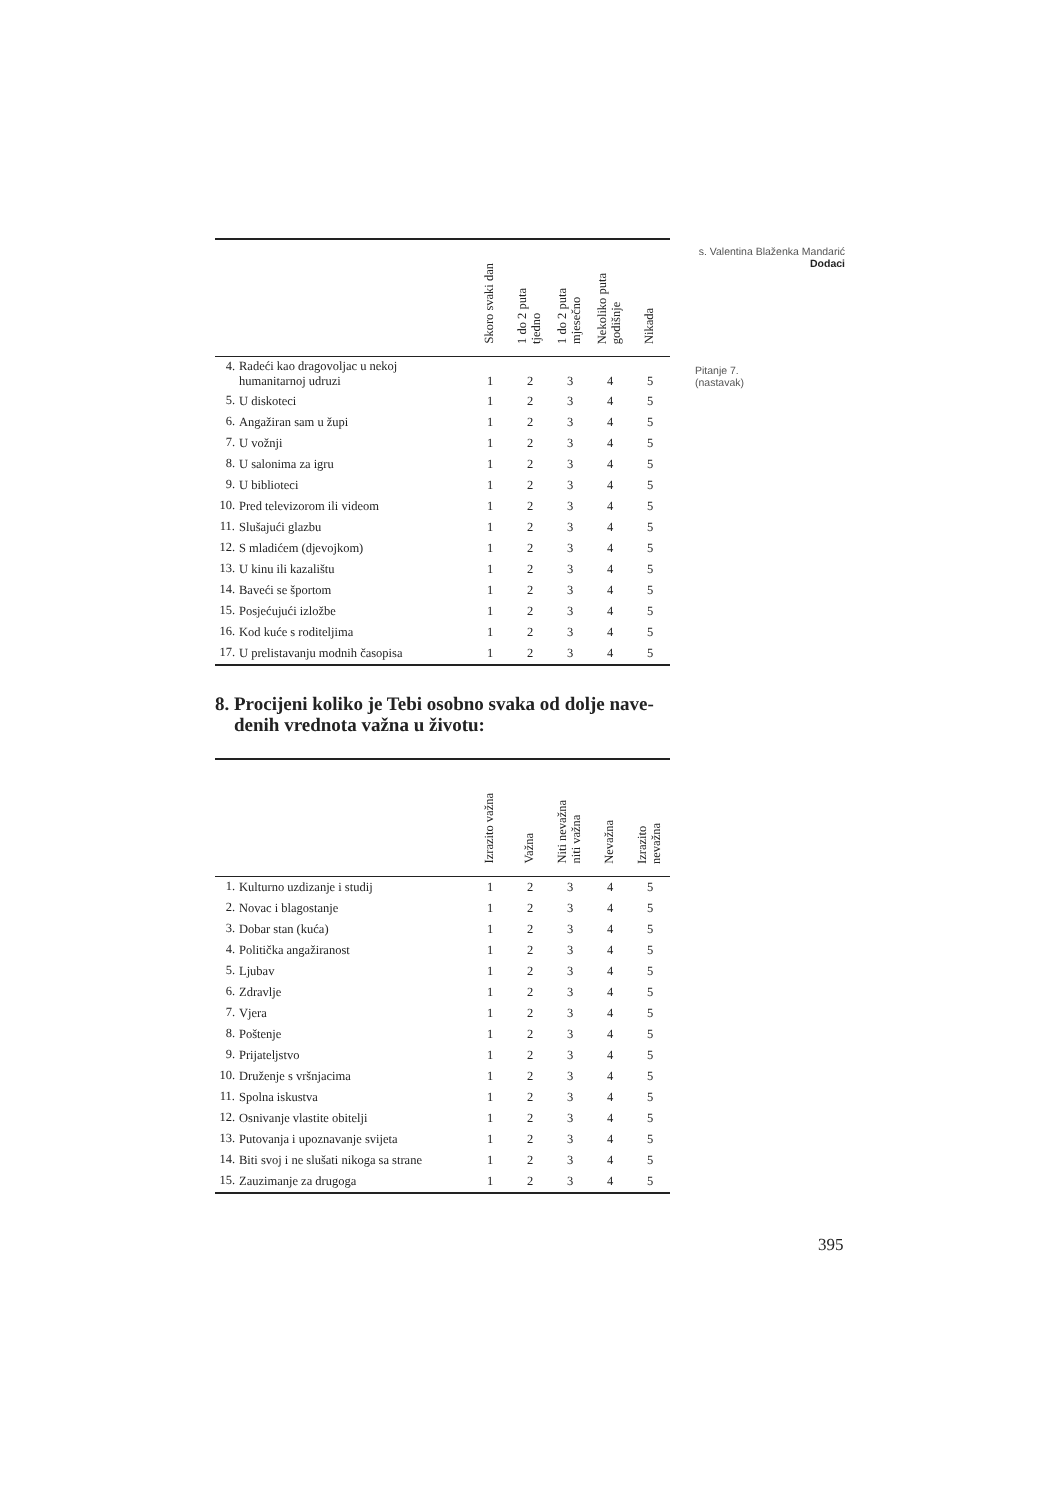s. Valentina Blaženka Mandarić
Dodaci
Pitanje 7.
(nastavak)
| | | Skoro svaki dan | 1 do 2 puta tjedno | 1 do 2 puta mjesečno | Nekoliko puta godišnje | Nikada |
| --- | --- | --- | --- | --- | --- | --- |
| 4. | Radeći kao dragovoljac u nekoj humanitarnoj udruzi | 1 | 2 | 3 | 4 | 5 |
| 5. | U diskoteci | 1 | 2 | 3 | 4 | 5 |
| 6. | Angažiran sam u župi | 1 | 2 | 3 | 4 | 5 |
| 7. | U vožnji | 1 | 2 | 3 | 4 | 5 |
| 8. | U salonima za igru | 1 | 2 | 3 | 4 | 5 |
| 9. | U biblioteci | 1 | 2 | 3 | 4 | 5 |
| 10. | Pred televizorom ili videom | 1 | 2 | 3 | 4 | 5 |
| 11. | Slušajući glazbu | 1 | 2 | 3 | 4 | 5 |
| 12. | S mladićem (djevojkom) | 1 | 2 | 3 | 4 | 5 |
| 13. | U kinu ili kazalištu | 1 | 2 | 3 | 4 | 5 |
| 14. | Baveći se športom | 1 | 2 | 3 | 4 | 5 |
| 15. | Posjećujući izložbe | 1 | 2 | 3 | 4 | 5 |
| 16. | Kod kuće s roditeljima | 1 | 2 | 3 | 4 | 5 |
| 17. | U prelistavanju modnih časopisa | 1 | 2 | 3 | 4 | 5 |
8. Procijeni koliko je Tebi osobno svaka od dolje nave-
denih vrednota važna u životu:
| | | Izrazito važna | Važna | Niti nevažna niti važna | Nevažna | Izrazito nevažna |
| --- | --- | --- | --- | --- | --- | --- |
| 1. | Kulturno uzdizanje i studij | 1 | 2 | 3 | 4 | 5 |
| 2. | Novac i blagostanje | 1 | 2 | 3 | 4 | 5 |
| 3. | Dobar stan (kuća) | 1 | 2 | 3 | 4 | 5 |
| 4. | Politička angažiranost | 1 | 2 | 3 | 4 | 5 |
| 5. | Ljubav | 1 | 2 | 3 | 4 | 5 |
| 6. | Zdravlje | 1 | 2 | 3 | 4 | 5 |
| 7. | Vjera | 1 | 2 | 3 | 4 | 5 |
| 8. | Poštenje | 1 | 2 | 3 | 4 | 5 |
| 9. | Prijateljstvo | 1 | 2 | 3 | 4 | 5 |
| 10. | Druženje s vršnjacima | 1 | 2 | 3 | 4 | 5 |
| 11. | Spolna iskustva | 1 | 2 | 3 | 4 | 5 |
| 12. | Osnivanje vlastite obitelji | 1 | 2 | 3 | 4 | 5 |
| 13. | Putovanja i upoznavanje svijeta | 1 | 2 | 3 | 4 | 5 |
| 14. | Biti svoj i ne slušati nikoga sa strane | 1 | 2 | 3 | 4 | 5 |
| 15. | Zauzimanje za drugoga | 1 | 2 | 3 | 4 | 5 |
395